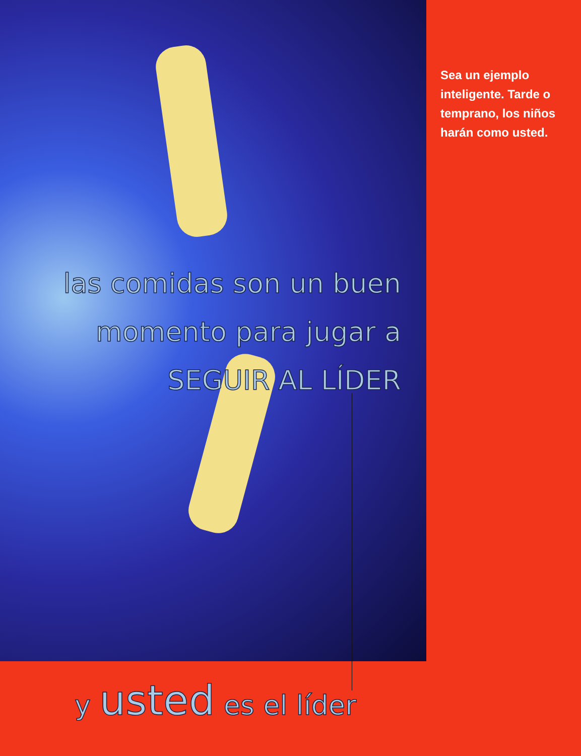las comidas son un buen
momento para jugar a
SEGUIR AL LÍDER
Sea un ejemplo inteligente. Tarde o temprano, los niños harán como usted.
y usted es el líder